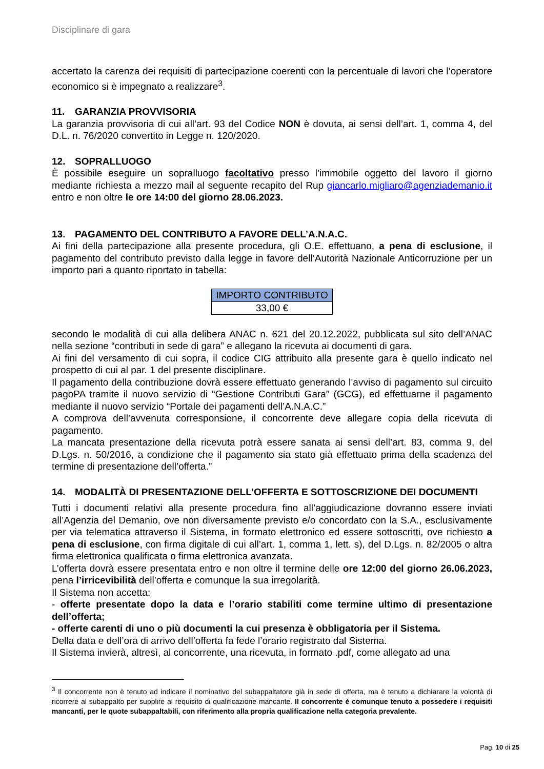Disciplinare di gara
accertato la carenza dei requisiti di partecipazione coerenti con la percentuale di lavori che l’operatore economico si è impegnato a realizzare<sup>3</sup>.
11. GARANZIA PROVVISORIA
La garanzia provvisoria di cui all’art. 93 del Codice NON è dovuta, ai sensi dell’art. 1, comma 4, del D.L. n. 76/2020 convertito in Legge n. 120/2020.
12. SOPRALLUOGO
È possibile eseguire un sopralluogo facoltativo presso l’immobile oggetto del lavoro il giorno mediante richiesta a mezzo mail al seguente recapito del Rup giancarlo.migliaro@agenziademanio.it entro e non oltre le ore 14:00 del giorno 28.06.2023.
13. PAGAMENTO DEL CONTRIBUTO A FAVORE DELL’A.N.A.C.
Ai fini della partecipazione alla presente procedura, gli O.E. effettuano, a pena di esclusione, il pagamento del contributo previsto dalla legge in favore dell’Autorità Nazionale Anticorruzione per un importo pari a quanto riportato in tabella:
| IMPORTO CONTRIBUTO |
| --- |
| 33,00 € |
secondo le modalità di cui alla delibera ANAC n. 621 del 20.12.2022, pubblicata sul sito dell’ANAC nella sezione “contributi in sede di gara” e allegano la ricevuta ai documenti di gara.
Ai fini del versamento di cui sopra, il codice CIG attribuito alla presente gara è quello indicato nel prospetto di cui al par. 1 del presente disciplinare.
Il pagamento della contribuzione dovrà essere effettuato generando l’avviso di pagamento sul circuito pagoPA tramite il nuovo servizio di “Gestione Contributi Gara” (GCG), ed effettuarne il pagamento mediante il nuovo servizio “Portale dei pagamenti dell’A.N.A.C.”
A comprova dell’avvenuta corresponsione, il concorrente deve allegare copia della ricevuta di pagamento.
La mancata presentazione della ricevuta potrà essere sanata ai sensi dell’art. 83, comma 9, del D.Lgs. n. 50/2016, a condizione che il pagamento sia stato già effettuato prima della scadenza del termine di presentazione dell’offerta.”
14. MODALITÀ DI PRESENTAZIONE DELL’OFFERTA E SOTTOSCRIZIONE DEI DOCUMENTI
Tutti i documenti relativi alla presente procedura fino all’aggiudicazione dovranno essere inviati all’Agenzia del Demanio, ove non diversamente previsto e/o concordato con la S.A., esclusivamente per via telematica attraverso il Sistema, in formato elettronico ed essere sottoscritti, ove richiesto a pena di esclusione, con firma digitale di cui all’art. 1, comma 1, lett. s), del D.Lgs. n. 82/2005 o altra firma elettronica qualificata o firma elettronica avanzata.
L’offerta dovrà essere presentata entro e non oltre il termine delle ore 12:00 del giorno 26.06.2023, pena l’irricevibilità dell’offerta e comunque la sua irregolarità.
Il Sistema non accetta:
- offerte presentate dopo la data e l’orario stabiliti come termine ultimo di presentazione dell’offerta;
- offerte carenti di uno o più documenti la cui presenza è obbligatoria per il Sistema.
Della data e dell’ora di arrivo dell’offerta fa fede l’orario registrato dal Sistema.
Il Sistema invierà, altresì, al concorrente, una ricevuta, in formato .pdf, come allegato ad una
<sup>3</sup> Il concorrente non è tenuto ad indicare il nominativo del subappaltatore già in sede di offerta, ma è tenuto a dichiarare la volontà di ricorrere al subappalto per supplire al requisito di qualificazione mancante. Il concorrente è comunque tenuto a possedere i requisiti mancanti, per le quote subappaltabili, con riferimento alla propria qualificazione nella categoria prevalente.
Pag. 10 di 25